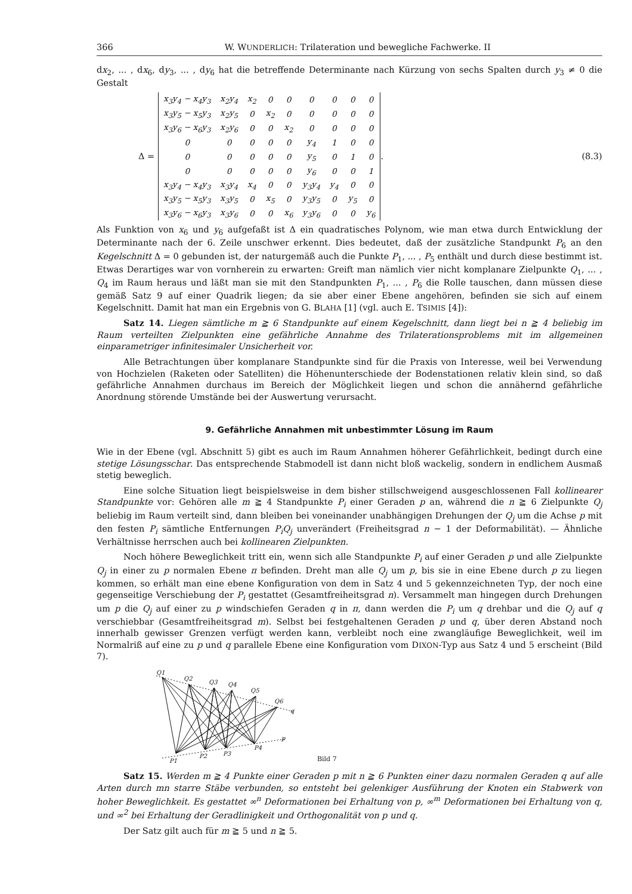366 W. WUNDERLICH: Trilateration und bewegliche Fachwerke. II
dx<sub>2</sub>, ... , dx<sub>6</sub>, dy<sub>3</sub>, ... , dy<sub>6</sub> hat die betreffende Determinante nach Kürzung von sechs Spalten durch y<sub>3</sub> ≠ 0 die Gestalt
Δ =
| x<sub>3</sub>y<sub>4</sub> − x<sub>4</sub>y<sub>3</sub> | x<sub>2</sub>y<sub>4</sub> | x<sub>2</sub> | 0 | 0 | 0 | 0 | 0 | 0 |
| x<sub>3</sub>y<sub>5</sub> − x<sub>5</sub>y<sub>3</sub> | x<sub>2</sub>y<sub>5</sub> | 0 | x<sub>2</sub> | 0 | 0 | 0 | 0 | 0 |
| x<sub>3</sub>y<sub>6</sub> − x<sub>6</sub>y<sub>3</sub> | x<sub>2</sub>y<sub>6</sub> | 0 | 0 | x<sub>2</sub> | 0 | 0 | 0 | 0 |
| 0 | 0 | 0 | 0 | 0 | y<sub>4</sub> | 1 | 0 | 0 |
| 0 | 0 | 0 | 0 | 0 | y<sub>5</sub> | 0 | 1 | 0 |
| 0 | 0 | 0 | 0 | 0 | y<sub>6</sub> | 0 | 0 | 1 |
| x<sub>3</sub>y<sub>4</sub> − x<sub>4</sub>y<sub>3</sub> | x<sub>3</sub>y<sub>4</sub> | x<sub>4</sub> | 0 | 0 | y<sub>3</sub>y<sub>4</sub> | y<sub>4</sub> | 0 | 0 |
| x<sub>3</sub>y<sub>5</sub> − x<sub>5</sub>y<sub>3</sub> | x<sub>3</sub>y<sub>5</sub> | 0 | x<sub>5</sub> | 0 | y<sub>3</sub>y<sub>5</sub> | 0 | y<sub>5</sub> | 0 |
| x<sub>3</sub>y<sub>6</sub> − x<sub>6</sub>y<sub>3</sub> | x<sub>3</sub>y<sub>6</sub> | 0 | 0 | x<sub>6</sub> | y<sub>3</sub>y<sub>6</sub> | 0 | 0 | y<sub>6</sub> |
. (8.3)
Als Funktion von x<sub>6</sub> und y<sub>6</sub> aufgefaßt ist Δ ein quadratisches Polynom, wie man etwa durch Entwicklung der Determinante nach der 6. Zeile unschwer erkennt. Dies bedeutet, daß der zusätzliche Standpunkt P<sub>6</sub> an den Kegelschnitt Δ = 0 gebunden ist, der naturgemäß auch die Punkte P<sub>1</sub>, ... , P<sub>5</sub> enthält und durch diese bestimmt ist. Etwas Derartiges war von vornherein zu erwarten: Greift man nämlich vier nicht komplanare Zielpunkte Q<sub>1</sub>, ... , Q<sub>4</sub> im Raum heraus und läßt man sie mit den Standpunkten P<sub>1</sub>, ... , P<sub>6</sub> die Rolle tauschen, dann müssen diese gemäß Satz 9 auf einer Quadrik liegen; da sie aber einer Ebene angehören, befinden sie sich auf einem Kegelschnitt. Damit hat man ein Ergebnis von G. BLAHA [1] (vgl. auch E. TSIMIS [4]):
Satz 14. Liegen sämtliche m ≧ 6 Standpunkte auf einem Kegelschnitt, dann liegt bei n ≧ 4 beliebig im Raum verteilten Zielpunkten eine gefährliche Annahme des Trilaterationsproblems mit im allgemeinen einparametriger infinitesimaler Unsicherheit vor.
Alle Betrachtungen über komplanare Standpunkte sind für die Praxis von Interesse, weil bei Verwendung von Hochzielen (Raketen oder Satelliten) die Höhenunterschiede der Bodenstationen relativ klein sind, so daß gefährliche Annahmen durchaus im Bereich der Möglichkeit liegen und schon die annähernd gefährliche Anordnung störende Umstände bei der Auswertung verursacht.
9. Gefährliche Annahmen mit unbestimmter Lösung im Raum
Wie in der Ebene (vgl. Abschnitt 5) gibt es auch im Raum Annahmen höherer Gefährlichkeit, bedingt durch eine stetige Lösungsschar. Das entsprechende Stabmodell ist dann nicht bloß wackelig, sondern in endlichem Ausmaß stetig beweglich.
Eine solche Situation liegt beispielsweise in dem bisher stillschweigend ausgeschlossenen Fall kollinearer Standpunkte vor: Gehören alle m ≧ 4 Standpunkte P<sub>i</sub> einer Geraden p an, während die n ≧ 6 Zielpunkte Q<sub>j</sub> beliebig im Raum verteilt sind, dann bleiben bei voneinander unabhängigen Drehungen der Q<sub>j</sub> um die Achse p mit den festen P<sub>i</sub> sämtliche Entfernungen P<sub>i</sub>Q<sub>j</sub> unverändert (Freiheitsgrad n − 1 der Deformabilität). — Ähnliche Verhältnisse herrschen auch bei kollinearen Zielpunkten.
Noch höhere Beweglichkeit tritt ein, wenn sich alle Standpunkte P<sub>i</sub> auf einer Geraden p und alle Zielpunkte Q<sub>j</sub> in einer zu p normalen Ebene π befinden. Dreht man alle Q<sub>j</sub> um p, bis sie in eine Ebene durch p zu liegen kommen, so erhält man eine ebene Konfiguration von dem in Satz 4 und 5 gekennzeichneten Typ, der noch eine gegenseitige Verschiebung der P<sub>i</sub> gestattet (Gesamtfreiheitsgrad n). Versammelt man hingegen durch Drehungen um p die Q<sub>j</sub> auf einer zu p windschiefen Geraden q in π, dann werden die P<sub>i</sub> um q drehbar und die Q<sub>j</sub> auf q verschiebbar (Gesamtfreiheitsgrad m). Selbst bei festgehaltenen Geraden p und q, über deren Abstand noch innerhalb gewisser Grenzen verfügt werden kann, verbleibt noch eine zwangläufige Beweglichkeit, weil im Normalriß auf eine zu p und q parallele Ebene eine Konfiguration vom DIXON-Typ aus Satz 4 und 5 erscheint (Bild 7).
Q1
Q2
Q3
Q4
Q5
Q6
q
P1
P2
P3
P4
p
Bild 7
Satz 15. Werden m ≧ 4 Punkte einer Geraden p mit n ≧ 6 Punkten einer dazu normalen Geraden q auf alle Arten durch mn starre Stäbe verbunden, so entsteht bei gelenkiger Ausführung der Knoten ein Stabwerk von hoher Beweglichkeit. Es gestattet ∞<sup>n</sup> Deformationen bei Erhaltung von p, ∞<sup>m</sup> Deformationen bei Erhaltung von q, und ∞<sup>2</sup> bei Erhaltung der Geradlinigkeit und Orthogonalität von p und q.
Der Satz gilt auch für m ≧ 5 und n ≧ 5.